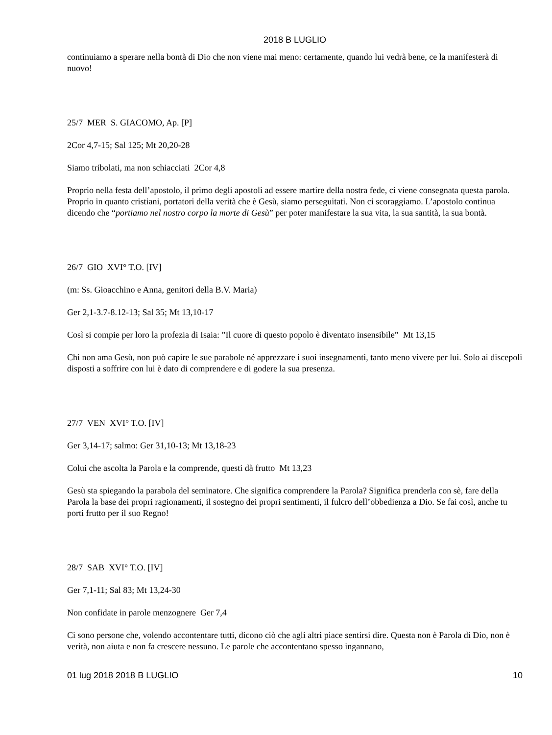2018 B LUGLIO
continuiamo a sperare nella bontà di Dio che non viene mai meno: certamente, quando lui vedrà bene, ce la manifesterà di nuovo!
25/7 MER S. GIACOMO, Ap. [P]
2Cor 4,7-15; Sal 125; Mt 20,20-28
Siamo tribolati, ma non schiacciati 2Cor 4,8
Proprio nella festa dell’apostolo, il primo degli apostoli ad essere martire della nostra fede, ci viene consegnata questa parola. Proprio in quanto cristiani, portatori della verità che è Gesù, siamo perseguitati. Non ci scoraggiamo. L’apostolo continua dicendo che “portiamo nel nostro corpo la morte di Gesù” per poter manifestare la sua vita, la sua santità, la sua bontà.
26/7 GIO XVI° T.O. [IV]
(m: Ss. Gioacchino e Anna, genitori della B.V. Maria)
Ger 2,1-3.7-8.12-13; Sal 35; Mt 13,10-17
Così si compie per loro la profezia di Isaia: ”Il cuore di questo popolo è diventato insensibile” Mt 13,15
Chi non ama Gesù, non può capire le sue parabole né apprezzare i suoi insegnamenti, tanto meno vivere per lui. Solo ai discepoli disposti a soffrire con lui è dato di comprendere e di godere la sua presenza.
27/7 VEN XVI° T.O. [IV]
Ger 3,14-17; salmo: Ger 31,10-13; Mt 13,18-23
Colui che ascolta la Parola e la comprende, questi dà frutto Mt 13,23
Gesù sta spiegando la parabola del seminatore. Che significa comprendere la Parola? Significa prenderla con sè, fare della Parola la base dei propri ragionamenti, il sostegno dei propri sentimenti, il fulcro dell’obbedienza a Dio. Se fai così, anche tu porti frutto per il suo Regno!
28/7 SAB XVI° T.O. [IV]
Ger 7,1-11; Sal 83; Mt 13,24-30
Non confidate in parole menzognere Ger 7,4
Ci sono persone che, volendo accontentare tutti, dicono ciò che agli altri piace sentirsi dire. Questa non è Parola di Dio, non è verità, non aiuta e non fa crescere nessuno. Le parole che accontentano spesso ingannano,
01 lug 2018 2018 B LUGLIO 10